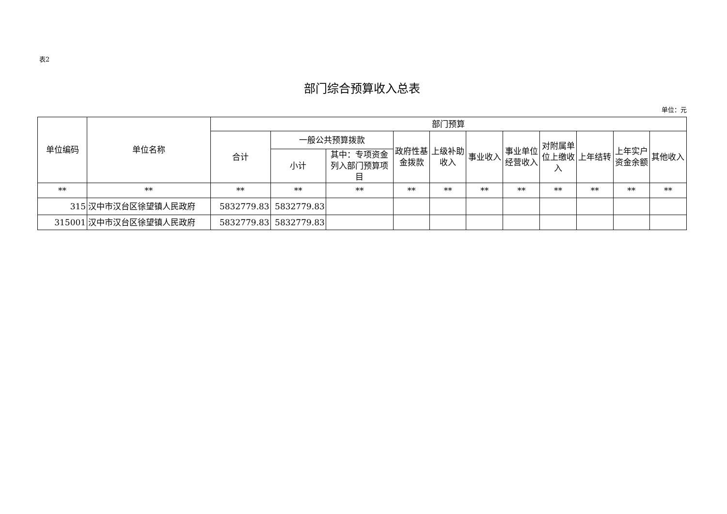表2
部门综合预算收入总表
单位：元
| 单位编码 | 单位名称 | 部门预算 | | | | | | | | | | |
| --- | --- | --- | --- | --- | --- | --- | --- | --- | --- | --- | --- | --- |
| | | 合计 | 一般公共预算拨款 | | 政府性基金拨款 | 上级补助收入 | 事业收入 | 事业单位经营收入 | 对附属单位上缴收入 | 上年结转 | 上年实户资金余额 | 其他收入 |
| | | | 小计 | 其中：专项资金列入部门预算项目 | | | | | | | | |
| ** | ** | ** | ** | ** | ** | ** | ** | ** | ** | ** | ** | ** |
| 315 | 汉中市汉台区徐望镇人民政府 | 5832779.83 | 5832779.83 | | | | | | | | | |
| 315001 | 汉中市汉台区徐望镇人民政府 | 5832779.83 | 5832779.83 | | | | | | | | | |